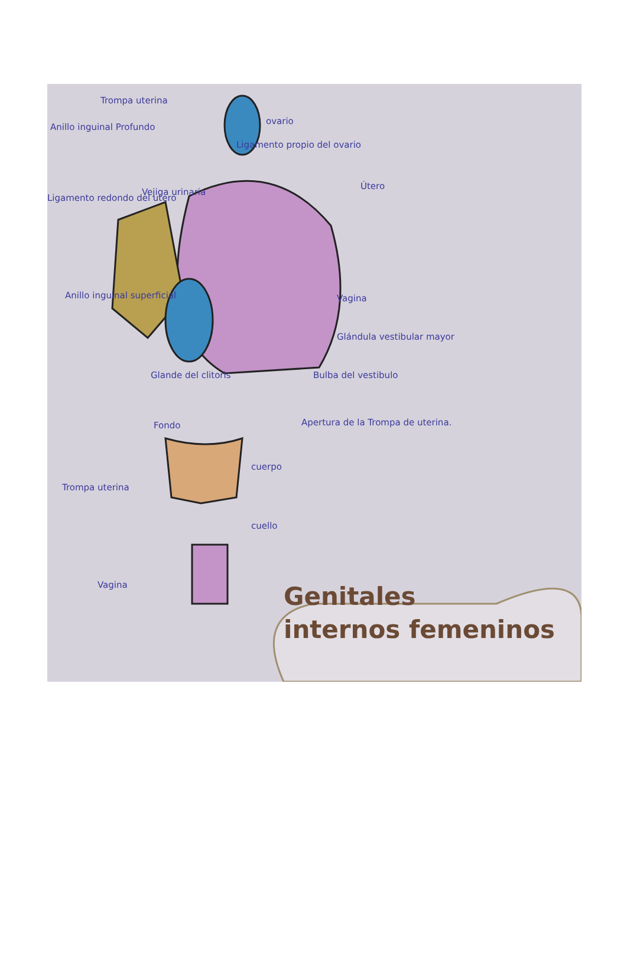Trompa uterina
Anillo inguinal Profundo
ovario
Ligamento propio del ovario
Vejiga urinaria
Útero
Ligamento redondo del utero
Anillo inguinal superficial Vagina
Glándula vestibular mayor
Glande del clitoris Bulba del vestibulo
Fondo
Apertura de la Trompa de uterina.
cuerpo
Trompa uterina
cuello
Vagina
Genitales
internos femeninos